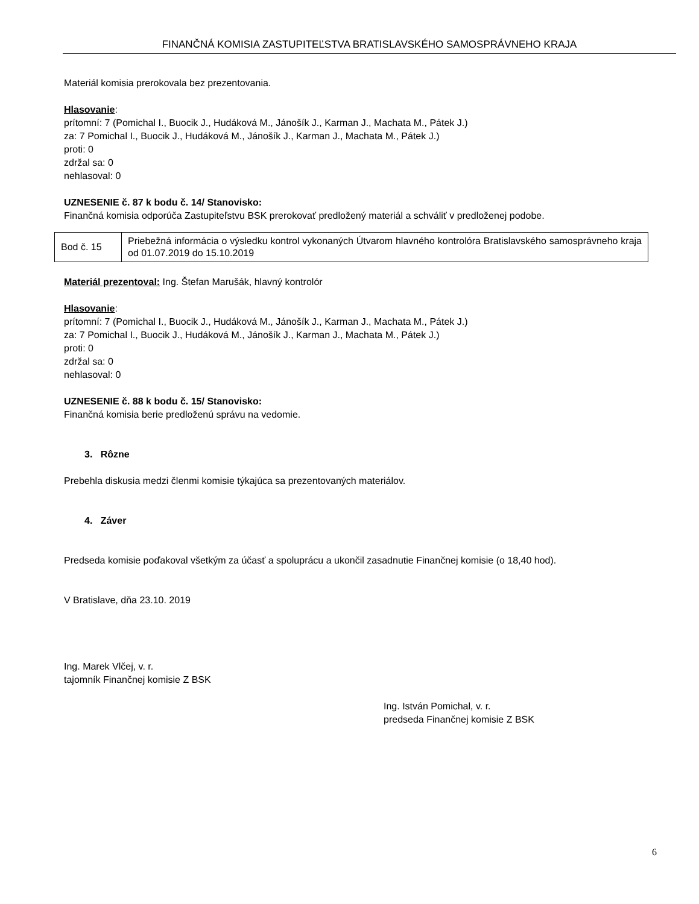FINANČNÁ KOMISIA ZASTUPITEĽSTVA BRATISLAVSKÉHO SAMOSPRÁVNEHO KRAJA
Materiál komisia prerokovala bez prezentovania.
Hlasovanie:
prítomní: 7 (Pomichal I., Buocik J., Hudáková M., Jánošík J., Karman J., Machata M., Pátek J.)
za: 7 Pomichal I., Buocik J., Hudáková M., Jánošík J., Karman J., Machata M., Pátek J.)
proti: 0
zdržal sa: 0
nehlasoval: 0
UZNESENIE č. 87 k bodu č. 14/ Stanovisko:
Finančná komisia odporúča Zastupiteľstvu BSK prerokovať predložený materiál a schváliť v predloženej podobe.
| Bod č. 15 | Priebežná informácia o výsledku kontrol vykonaných Útvarom hlavného kontrolóra Bratislavského samosprávneho kraja od 01.07.2019 do 15.10.2019 |
Materiál prezentoval: Ing. Štefan Marušák, hlavný kontrolór
Hlasovanie:
prítomní: 7 (Pomichal I., Buocik J., Hudáková M., Jánošík J., Karman J., Machata M., Pátek J.)
za: 7 Pomichal I., Buocik J., Hudáková M., Jánošík J., Karman J., Machata M., Pátek J.)
proti: 0
zdržal sa: 0
nehlasoval: 0
UZNESENIE č. 88 k bodu č. 15/ Stanovisko:
Finančná komisia berie predloženú správu na vedomie.
3. Rôzne
Prebehla diskusia medzi členmi komisie týkajúca sa prezentovaných materiálov.
4. Záver
Predseda komisie poďakoval všetkým za účasť a spoluprácu a ukončil zasadnutie Finančnej komisie (o 18,40 hod).
V Bratislave, dňa 23.10. 2019
Ing. Marek Vlčej, v. r.
tajomník Finančnej komisie Z BSK
Ing. István Pomichal, v. r.
predseda Finančnej komisie Z BSK
6